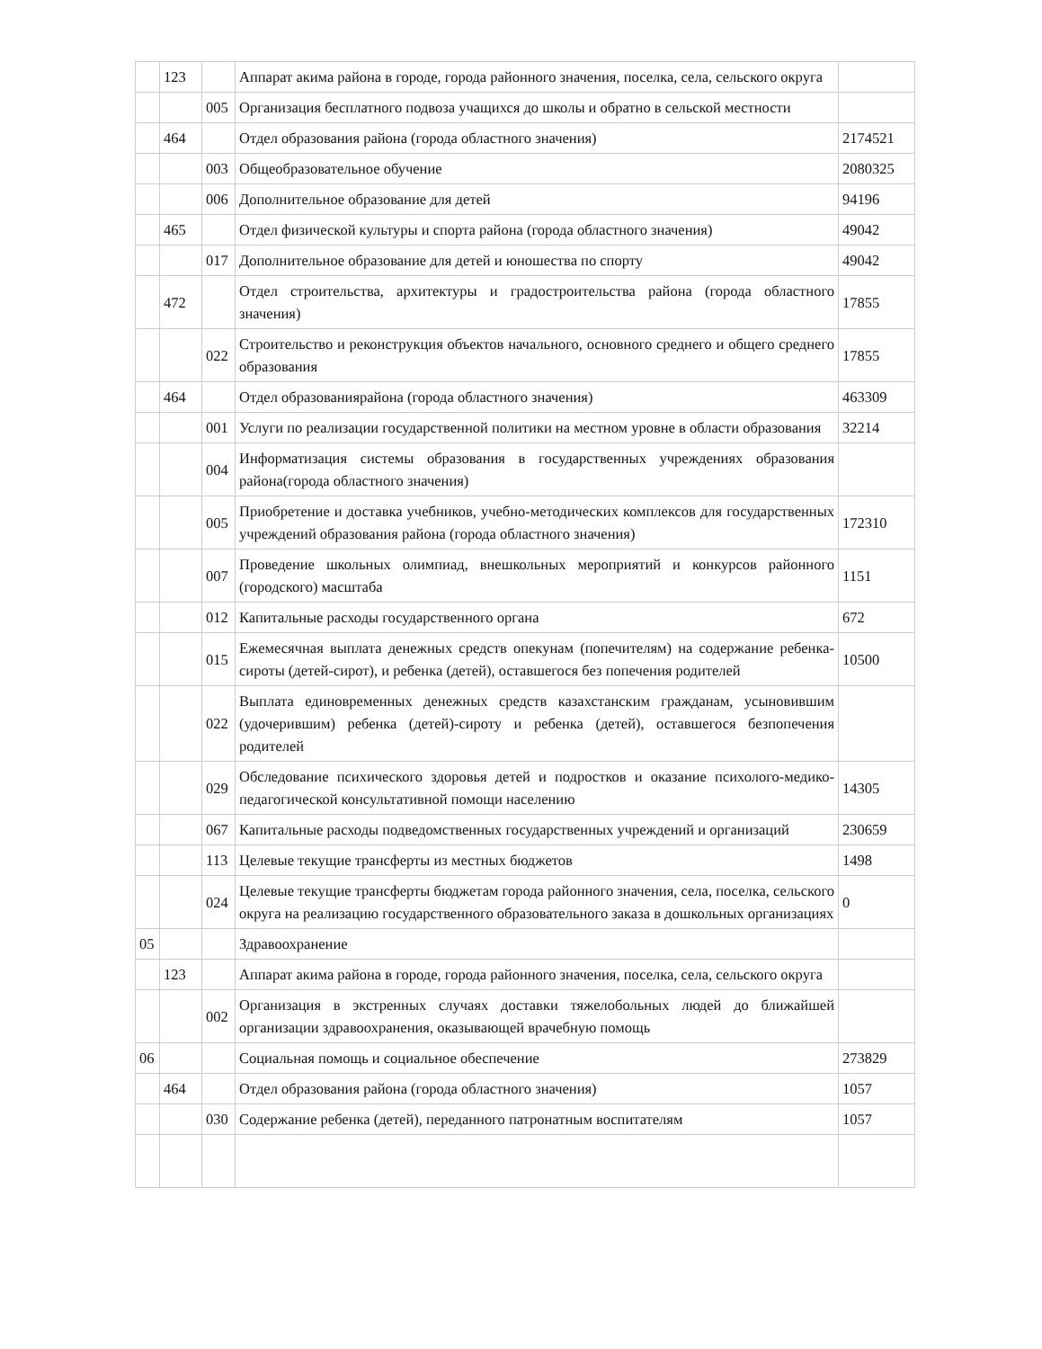| | 123 | | Аппарат акима района в городе, города районного значения, поселка, села, сельского округа | |
| | | 005 | Организация бесплатного подвоза учащихся до школы и обратно в сельской местности | |
| | 464 | | Отдел образования района (города областного значения) | 2174521 |
| | | 003 | Общеобразовательное обучение | 2080325 |
| | | 006 | Дополнительное образование для детей | 94196 |
| | 465 | | Отдел физической культуры и спорта района (города областного значения) | 49042 |
| | | 017 | Дополнительное образование для детей и юношества по спорту | 49042 |
| | 472 | | Отдел строительства, архитектуры и градостроительства района (города областного значения) | 17855 |
| | | 022 | Строительство и реконструкция объектов начального, основного среднего и общего среднего образования | 17855 |
| | 464 | | Отдел образованиярайона (города областного значения) | 463309 |
| | | 001 | Услуги по реализации государственной политики на местном уровне в области образования | 32214 |
| | | 004 | Информатизация системы образования в государственных учреждениях образования района(города областного значения) | |
| | | 005 | Приобретение и доставка учебников, учебно-методических комплексов для государственных учреждений образования района (города областного значения) | 172310 |
| | | 007 | Проведение школьных олимпиад, внешкольных мероприятий и конкурсов районного (городского) масштаба | 1151 |
| | | 012 | Капитальные расходы государственного органа | 672 |
| | | 015 | Ежемесячная выплата денежных средств опекунам (попечителям) на содержание ребенка-сироты (детей-сирот), и ребенка (детей), оставшегося без попечения родителей | 10500 |
| | | 022 | Выплата единовременных денежных средств казахстанским гражданам, усыновившим (удочерившим) ребенка (детей)-сироту и ребенка (детей), оставшегося безпопечения родителей | |
| | | 029 | Обследование психического здоровья детей и подростков и оказание психолого-медико-педагогической консультативной помощи населению | 14305 |
| | | 067 | Капитальные расходы подведомственных государственных учреждений и организаций | 230659 |
| | | 113 | Целевые текущие трансферты из местных бюджетов | 1498 |
| | | 024 | Целевые текущие трансферты бюджетам города районного значения, села, поселка, сельского округа на реализацию государственного образовательного заказа в дошкольных организациях | 0 |
| 05 | | | Здравоохранение | |
| | 123 | | Аппарат акима района в городе, города районного значения, поселка, села, сельского округа | |
| | | 002 | Организация в экстренных случаях доставки тяжелобольных людей до ближайшей организации здравоохранения, оказывающей врачебную помощь | |
| 06 | | | Социальная помощь и социальное обеспечение | 273829 |
| | 464 | | Отдел образования района (города областного значения) | 1057 |
| | | 030 | Содержание ребенка (детей), переданного патронатным воспитателям | 1057 |